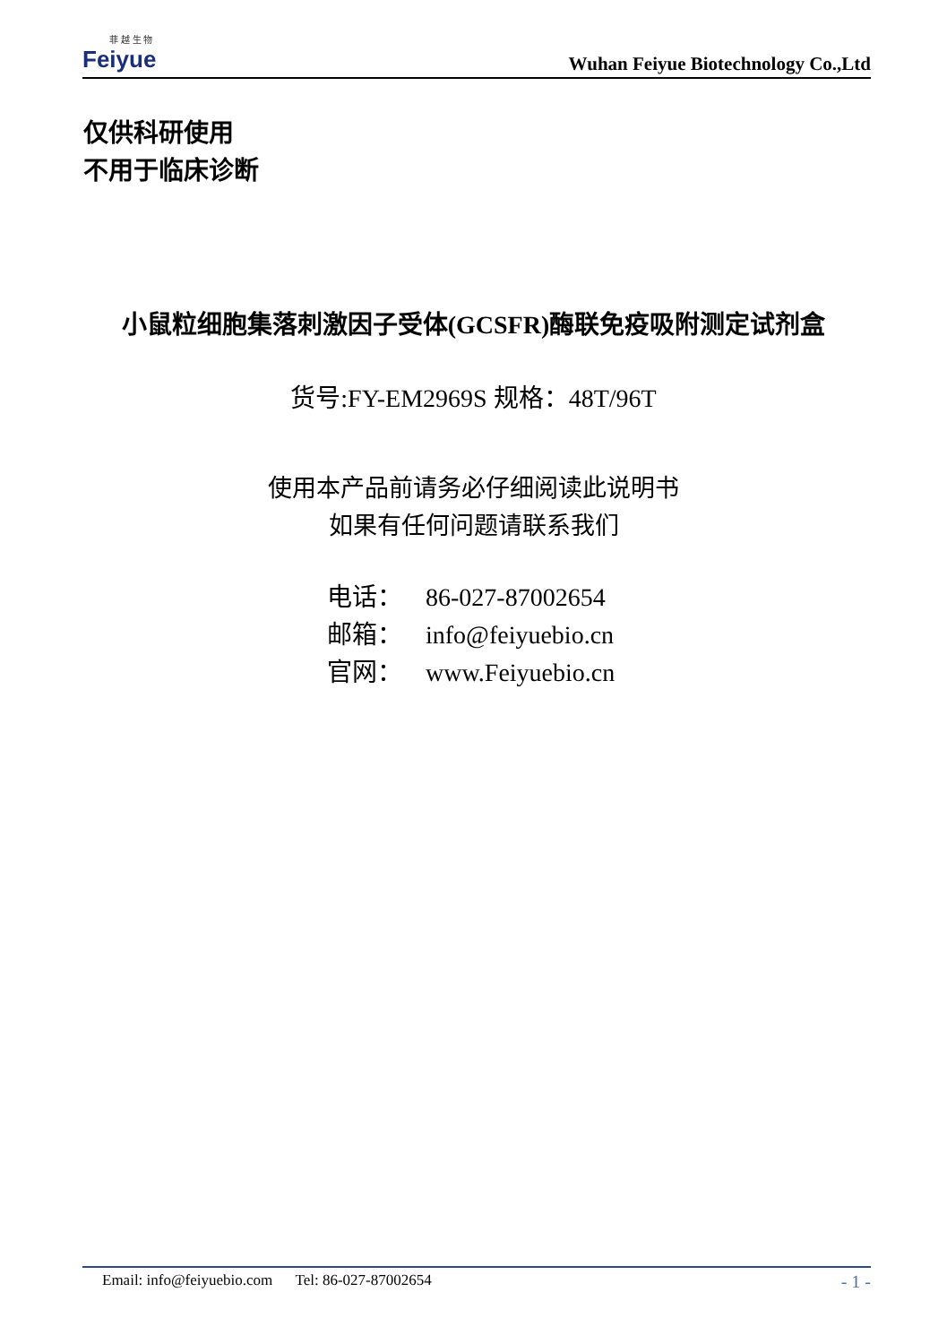菲 越 生 物
Feiyue
Wuhan Feiyue Biotechnology Co.,Ltd
仅供科研使用
不用于临床诊断
小鼠粒细胞集落刺激因子受体(GCSFR)酶联免疫吸附测定试剂盒
货号:FY-EM2969S 规格：48T/96T
使用本产品前请务必仔细阅读此说明书
如果有任何问题请联系我们
电话： 86-027-87002654
邮箱： info@feiyuebio.cn
官网： www.Feiyuebio.cn
Email: info@feiyuebio.com Tel: 86-027-87002654
- 1 -